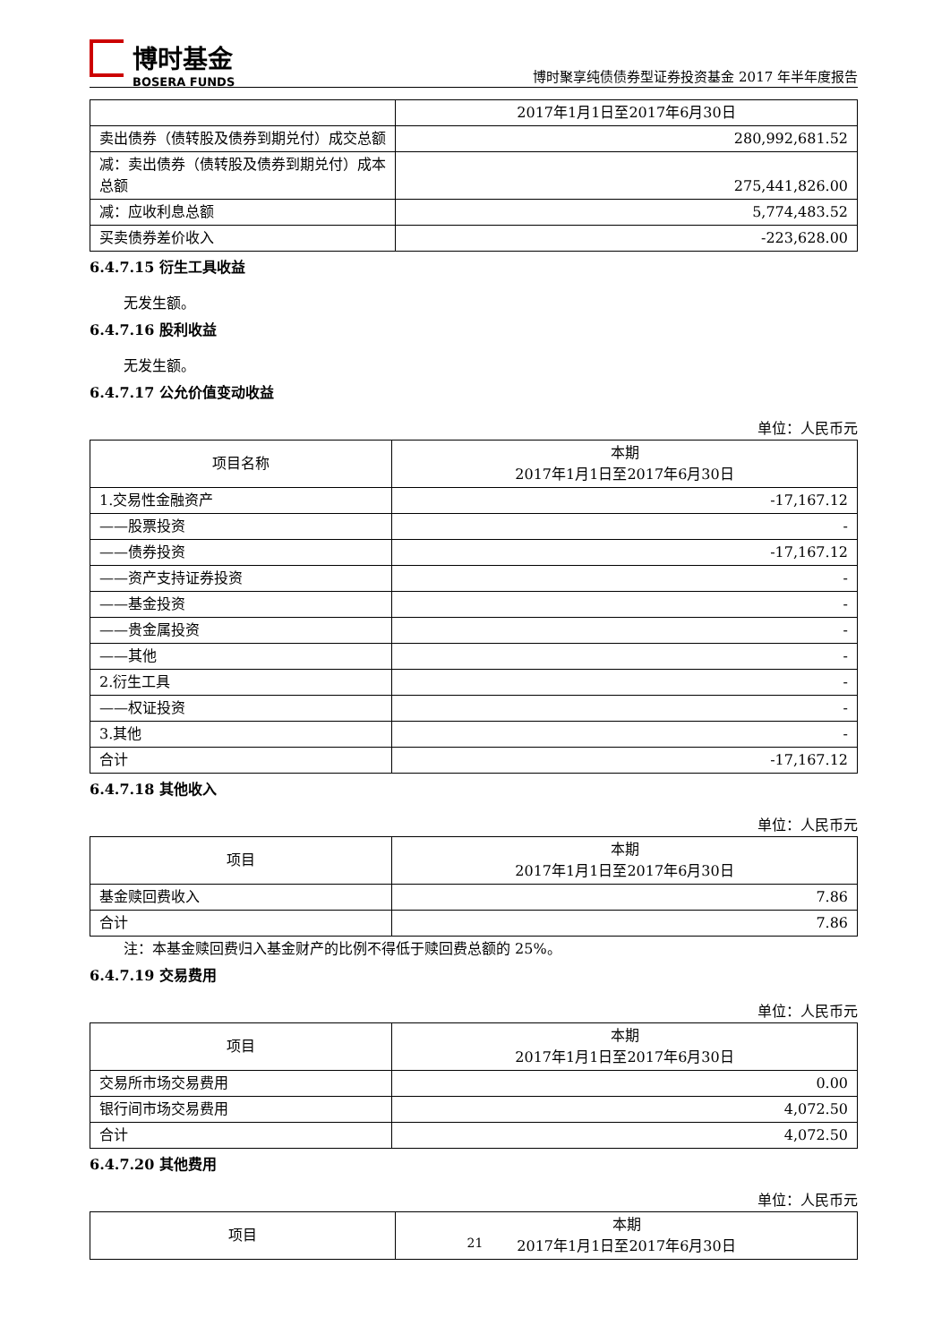博时基金
BOSERA FUNDS
博时聚享纯债债券型证券投资基金 2017 年半年度报告
| | 2017年1月1日至2017年6月30日 |
| 卖出债券（债转股及债券到期兑付）成交总额 | 280,992,681.52 |
| 减：卖出债券（债转股及债券到期兑付）成本总额 | 275,441,826.00 |
| 减：应收利息总额 | 5,774,483.52 |
| 买卖债券差价收入 | -223,628.00 |
6.4.7.15 衍生工具收益
无发生额。
6.4.7.16 股利收益
无发生额。
6.4.7.17 公允价值变动收益
单位：人民币元
| 项目名称 | 本期 2017年1月1日至2017年6月30日 |
| 1.交易性金融资产 | -17,167.12 |
| ——股票投资 | - |
| ——债券投资 | -17,167.12 |
| ——资产支持证券投资 | - |
| ——基金投资 | - |
| ——贵金属投资 | - |
| ——其他 | - |
| 2.衍生工具 | - |
| ——权证投资 | - |
| 3.其他 | - |
| 合计 | -17,167.12 |
6.4.7.18 其他收入
单位：人民币元
| 项目 | 本期 2017年1月1日至2017年6月30日 |
| 基金赎回费收入 | 7.86 |
| 合计 | 7.86 |
注：本基金赎回费归入基金财产的比例不得低于赎回费总额的 25%。
6.4.7.19 交易费用
单位：人民币元
| 项目 | 本期 2017年1月1日至2017年6月30日 |
| 交易所市场交易费用 | 0.00 |
| 银行间市场交易费用 | 4,072.50 |
| 合计 | 4,072.50 |
6.4.7.20 其他费用
单位：人民币元
| 项目 | 本期 2017年1月1日至2017年6月30日 |
21